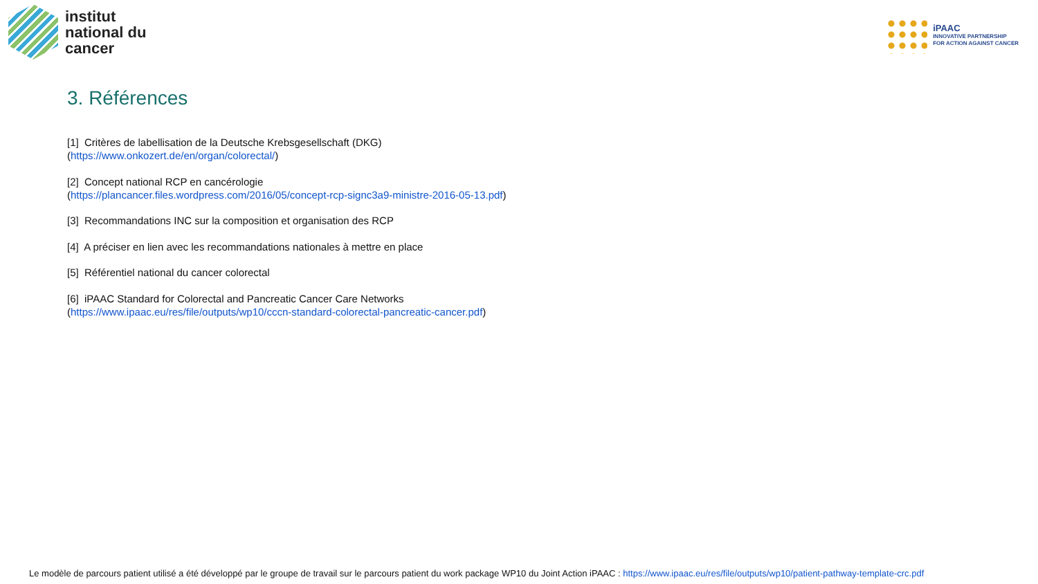institut
national du
cancer
iPAAC
INNOVATIVE PARTNERSHIP
FOR ACTION AGAINST CANCER
3. Références
[1] Critères de labellisation de la Deutsche Krebsgesellschaft (DKG)
(https://www.onkozert.de/en/organ/colorectal/)
[2] Concept national RCP en cancérologie
(https://plancancer.files.wordpress.com/2016/05/concept-rcp-signc3a9-ministre-2016-05-13.pdf)
[3] Recommandations INC sur la composition et organisation des RCP
[4] A préciser en lien avec les recommandations nationales à mettre en place
[5] Référentiel national du cancer colorectal
[6] iPAAC Standard for Colorectal and Pancreatic Cancer Care Networks
(https://www.ipaac.eu/res/file/outputs/wp10/cccn-standard-colorectal-pancreatic-cancer.pdf)
Le modèle de parcours patient utilisé a été développé par le groupe de travail sur le parcours patient du work package WP10 du Joint Action iPAAC : https://www.ipaac.eu/res/file/outputs/wp10/patient-pathway-template-crc.pdf